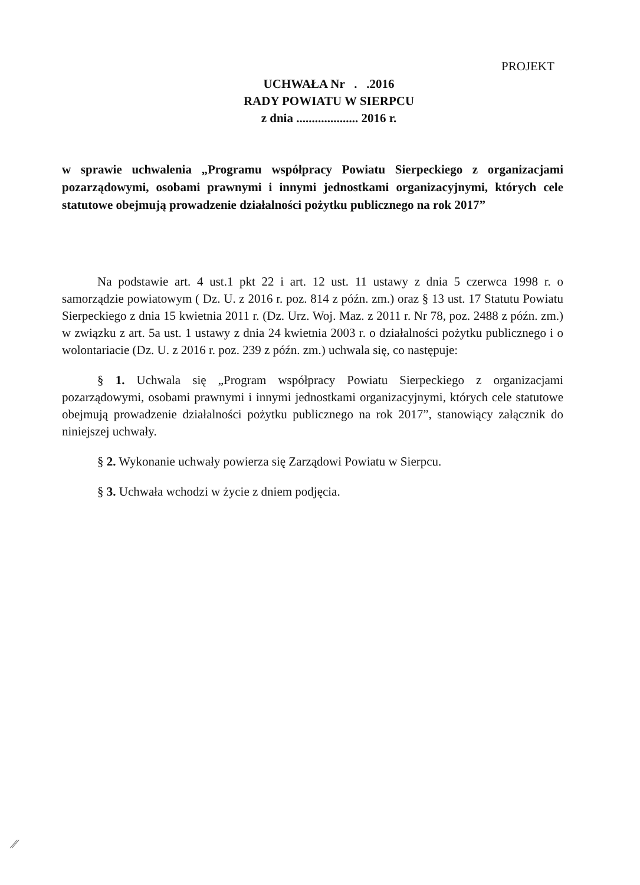PROJEKT
UCHWAŁA Nr . .2016
RADY POWIATU W SIERPCU
z dnia .................... 2016 r.
w sprawie uchwalenia „Programu współpracy Powiatu Sierpeckiego z organizacjami pozarządowymi, osobami prawnymi i innymi jednostkami organizacyjnymi, których cele statutowe obejmują prowadzenie działalności pożytku publicznego na rok 2017”
Na podstawie art. 4 ust.1 pkt 22 i art. 12 ust. 11 ustawy z dnia 5 czerwca 1998 r. o samorządzie powiatowym ( Dz. U. z 2016 r. poz. 814 z późn. zm.) oraz § 13 ust. 17 Statutu Powiatu Sierpeckiego z dnia 15 kwietnia 2011 r. (Dz. Urz. Woj. Maz. z 2011 r. Nr 78, poz. 2488 z późn. zm.) w związku z art. 5a ust. 1 ustawy z dnia 24 kwietnia 2003 r. o działalności pożytku publicznego i o wolontariacie (Dz. U. z 2016 r. poz. 239 z późn. zm.) uchwala się, co następuje:
§ 1. Uchwala się „Program współpracy Powiatu Sierpeckiego z organizacjami pozarządowymi, osobami prawnymi i innymi jednostkami organizacyjnymi, których cele statutowe obejmują prowadzenie działalności pożytku publicznego na rok 2017”, stanowiący załącznik do niniejszej uchwały.
§ 2. Wykonanie uchwały powierza się Zarządowi Powiatu w Sierpcu.
§ 3. Uchwała wchodzi w życie z dniem podjęcia.
⁄⁄